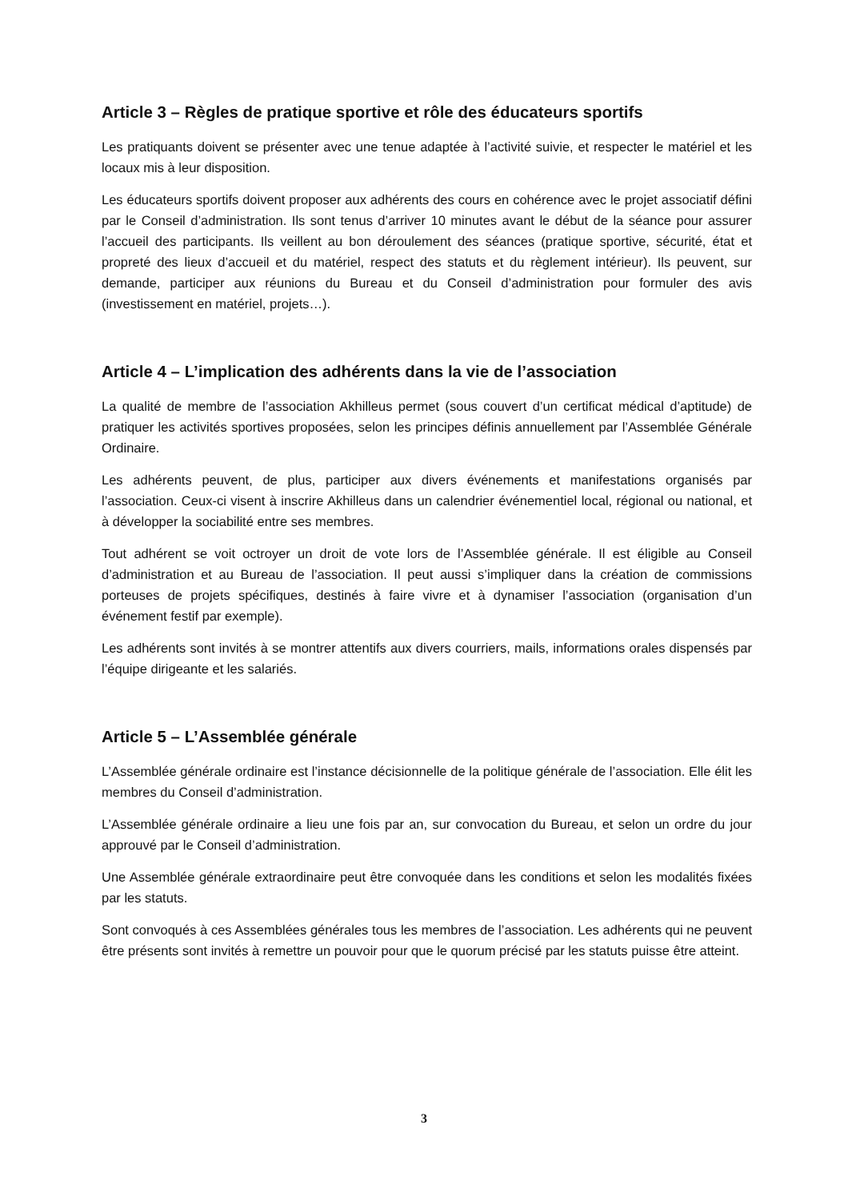Article 3 – Règles de pratique sportive et rôle des éducateurs sportifs
Les pratiquants doivent se présenter avec une tenue adaptée à l’activité suivie, et respecter le matériel et les locaux mis à leur disposition.
Les éducateurs sportifs doivent proposer aux adhérents des cours en cohérence avec le projet associatif défini par le Conseil d’administration. Ils sont tenus d’arriver 10 minutes avant le début de la séance pour assurer l’accueil des participants. Ils veillent au bon déroulement des séances (pratique sportive, sécurité, état et propreté des lieux d’accueil et du matériel, respect des statuts et du règlement intérieur). Ils peuvent, sur demande, participer aux réunions du Bureau et du Conseil d’administration pour formuler des avis (investissement en matériel, projets…).
Article 4 – L’implication des adhérents dans la vie de l’association
La qualité de membre de l’association Akhilleus permet (sous couvert d’un certificat médical d’aptitude) de pratiquer les activités sportives proposées, selon les principes définis annuellement par l’Assemblée Générale Ordinaire.
Les adhérents peuvent, de plus, participer aux divers événements et manifestations organisés par l’association. Ceux-ci visent à inscrire Akhilleus dans un calendrier événementiel local, régional ou national, et à développer la sociabilité entre ses membres.
Tout adhérent se voit octroyer un droit de vote lors de l’Assemblée générale. Il est éligible au Conseil d’administration et au Bureau de l’association. Il peut aussi s’impliquer dans la création de commissions porteuses de projets spécifiques, destinés à faire vivre et à dynamiser l’association (organisation d’un événement festif par exemple).
Les adhérents sont invités à se montrer attentifs aux divers courriers, mails, informations orales dispensés par l’équipe dirigeante et les salariés.
Article 5 – L’Assemblée générale
L’Assemblée générale ordinaire est l’instance décisionnelle de la politique générale de l’association. Elle élit les membres du Conseil d’administration.
L’Assemblée générale ordinaire a lieu une fois par an, sur convocation du Bureau, et selon un ordre du jour approuvé par le Conseil d’administration.
Une Assemblée générale extraordinaire peut être convoquée dans les conditions et selon les modalités fixées par les statuts.
Sont convoqués à ces Assemblées générales tous les membres de l’association. Les adhérents qui ne peuvent être présents sont invités à remettre un pouvoir pour que le quorum précisé par les statuts puisse être atteint.
3